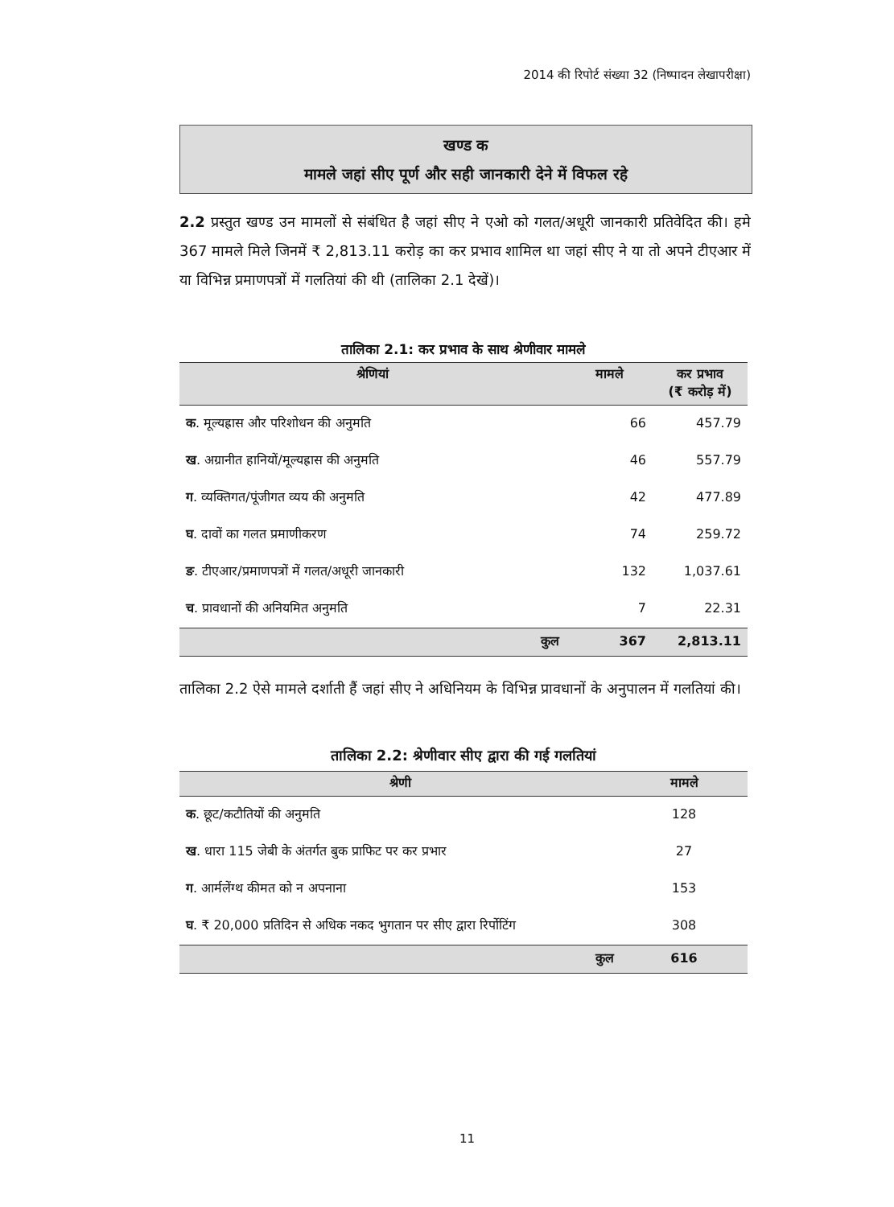2014 की रिपोर्ट संख्या 32 (निष्पादन लेखापरीक्षा)
खण्ड क
मामले जहां सीए पूर्ण और सही जानकारी देने में विफल रहे
2.2 प्रस्तुत खण्ड उन मामलों से संबंधित है जहां सीए ने एओ को गलत/अधूरी जानकारी प्रतिवेदित की। हमे 367 मामले मिले जिनमें ₹ 2,813.11 करोड़ का कर प्रभाव शामिल था जहां सीए ने या तो अपने टीएआर में या विभिन्न प्रमाणपत्रों में गलतियां की थी (तालिका 2.1 देखें)।
तालिका 2.1: कर प्रभाव के साथ श्रेणीवार मामले
| श्रेणियां | मामले | कर प्रभाव (₹ करोड़ में) |
| --- | --- | --- |
| क . मूल्यह्रास और परिशोधन की अनुमति | 66 | 457.79 |
| ख . अग्रानीत हानियों/मूल्यह्रास की अनुमति | 46 | 557.79 |
| ग . व्यक्तिगत/पूंजीगत व्यय की अनुमति | 42 | 477.89 |
| घ . दावों का गलत प्रमाणीकरण | 74 | 259.72 |
| ङ . टीएआर/प्रमाणपत्रों में गलत/अधूरी जानकारी | 132 | 1,037.61 |
| च . प्रावधानों की अनियमित अनुमति | 7 | 22.31 |
| कुल | 367 | 2,813.11 |
तालिका 2.2 ऐसे मामले दर्शाती हैं जहां सीए ने अधिनियम के विभिन्न प्रावधानों के अनुपालन में गलतियां की।
तालिका 2.2: श्रेणीवार सीए द्वारा की गई गलतियां
| श्रेणी | मामले |
| --- | --- |
| क . छूट/कटौतियों की अनुमति | 128 |
| ख . धारा 115 जेबी के अंतर्गत बुक प्राफिट पर कर प्रभार | 27 |
| ग . आर्मलेंग्थ कीमत को न अपनाना | 153 |
| घ . ₹ 20,000 प्रतिदिन से अधिक नकद भुगतान पर सीए द्वारा रिर्पोटिंग | 308 |
| कुल | 616 |
11